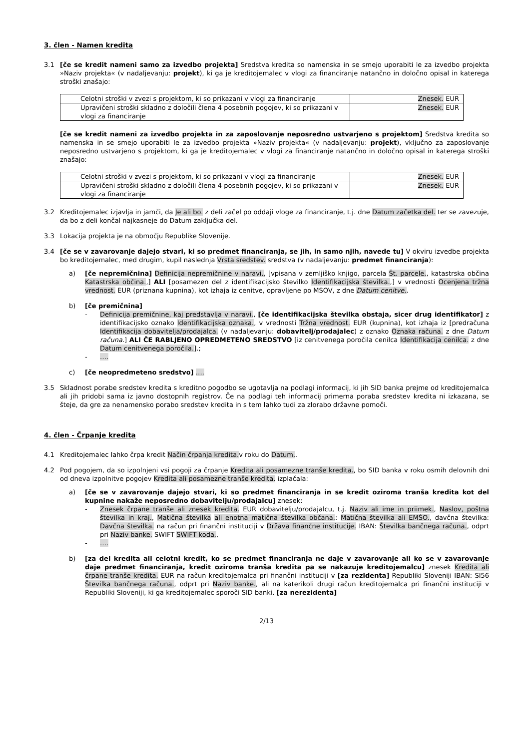3. člen - Namen kredita
3.1 [če se kredit nameni samo za izvedbo projekta] Sredstva kredita so namenska in se smejo uporabiti le za izvedbo projekta »Naziv projekta« (v nadaljevanju: projekt), ki ga je kreditojemalec v vlogi za financiranje natančno in določno opisal in katerega stroški znašajo:
| Celotni stroški v zvezi s projektom, ki so prikazani v vlogi za financiranje | Znesek. EUR |
| Upravičeni stroški skladno z določili člena 4 posebnih pogojev, ki so prikazani v vlogi za financiranje | Znesek. EUR |
[če se kredit nameni za izvedbo projekta in za zaposlovanje neposredno ustvarjeno s projektom] Sredstva kredita so namenska in se smejo uporabiti le za izvedbo projekta »Naziv projekta« (v nadaljevanju: projekt), vključno za zaposlovanje neposredno ustvarjeno s projektom, ki ga je kreditojemalec v vlogi za financiranje natančno in določno opisal in katerega stroški znašajo:
| Celotni stroški v zvezi s projektom, ki so prikazani v vlogi za financiranje | Znesek. EUR |
| Upravičeni stroški skladno z določili člena 4 posebnih pogojev, ki so prikazani v vlogi za financiranje | Znesek. EUR |
3.2 Kreditojemalec izjavlja in jamči, da Je ali bo. z deli začel po oddaji vloge za financiranje, t.j. dne Datum začetka del. ter se zavezuje, da bo z deli končal najkasneje do Datum zaključka del.
3.3 Lokacija projekta je na območju Republike Slovenije.
3.4 [če se v zavarovanje dajejo stvari, ki so predmet financiranja, se jih, in samo njih, navede tu] V okviru izvedbe projekta bo kreditojemalec, med drugim, kupil naslednja Vrsta sredstev. sredstva (v nadaljevanju: predmet financiranja):
a) [če nepremičnina] Definicija nepremičnine v naravi., [vpisana v zemljiško knjigo, parcela Št. parcele., katastrska občina Katastrska občina.,] ALI [posamezen del z identifikacijsko številko Identifikacijska številka.,] v vrednosti Ocenjena tržna vrednost. EUR (priznana kupnina), kot izhaja iz cenitve, opravljene po MSOV, z dne Datum cenitve..
b) [če premičnina]
- Definicija premičnine, kaj predstavlja v naravi., [če identifikacijska številka obstaja, sicer drug identifikator] z identifikacijsko oznako Identifikacijska oznaka., v vrednosti Tržna vrednost. EUR (kupnina), kot izhaja iz [predračuna Identifikacija dobavitelja/prodajalca. (v nadaljevanju: dobavitelj/prodajalec) z oznako Oznaka računa. z dne Datum računa.] ALI ČE RABLJENO OPREDMETENO SREDSTVO [iz cenitvenega poročila cenilca Identifikacija cenilca. z dne Datum cenitvenega poročila.].;
- ….
c) [če neopredmeteno sredstvo] ….
3.5 Skladnost porabe sredstev kredita s kreditno pogodbo se ugotavlja na podlagi informacij, ki jih SID banka prejme od kreditojemalca ali jih pridobi sama iz javno dostopnih registrov. Če na podlagi teh informacij primerna poraba sredstev kredita ni izkazana, se šteje, da gre za nenamensko porabo sredstev kredita in s tem lahko tudi za zlorabo državne pomoči.
4. člen - Črpanje kredita
4.1 Kreditojemalec lahko črpa kredit Način črpanja kredita. v roku do Datum..
4.2 Pod pogojem, da so izpolnjeni vsi pogoji za črpanje Kredita ali posamezne tranše kredita., bo SID banka v roku osmih delovnih dni od dneva izpolnitve pogojev Kredita ali posamezne tranše kredita. izplačala:
a) [če se v zavarovanje dajejo stvari, ki so predmet financiranja in se kredit oziroma tranša kredita kot del kupnine nakaže neposredno dobavitelju/prodajalcu] znesek:
- Znesek črpane tranše ali znesek kredita. EUR dobavitelju/prodajalcu, t.j. Naziv ali ime in priimek., Naslov, poštna številka in kraj., Matična številka ali enotna matična številka občana.: Matična številka ali EMŠO., davčna številka: Davčna številka. na račun pri finančni instituciji v Država finančne institucije. IBAN: Številka bančnega računa., odprt pri Naziv banke. SWIFT SWIFT koda.,
- ….
b) [za del kredita ali celotni kredit, ko se predmet financiranja ne daje v zavarovanje ali ko se v zavarovanje daje predmet financiranja, kredit oziroma tranša kredita pa se nakazuje kreditojemalcu] znesek Kredita ali črpane tranše kredita. EUR na račun kreditojemalca pri finančni instituciji v [za rezidenta] Republiki Sloveniji IBAN: SI56 Številka bančnega računa., odprt pri Naziv banke., ali na katerikoli drugi račun kreditojemalca pri finančni instituciji v Republiki Sloveniji, ki ga kreditojemalec sporoči SID banki. [za nerezidenta]
2/13